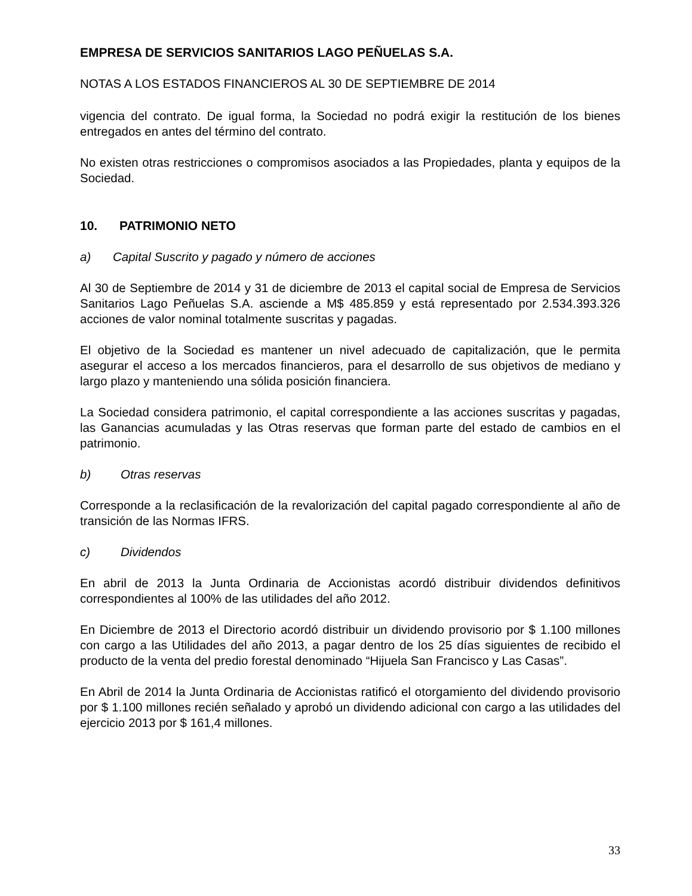EMPRESA DE SERVICIOS SANITARIOS LAGO PEÑUELAS S.A.
NOTAS A LOS ESTADOS FINANCIEROS AL 30 DE SEPTIEMBRE DE 2014
vigencia del contrato. De igual forma, la Sociedad no podrá exigir la restitución de los bienes entregados en antes del término del contrato.
No existen otras restricciones o compromisos asociados a las Propiedades, planta y equipos de la Sociedad.
10. PATRIMONIO NETO
a) Capital Suscrito y pagado y número de acciones
Al 30 de Septiembre de 2014 y 31 de diciembre de 2013 el capital social de Empresa de Servicios Sanitarios Lago Peñuelas S.A. asciende a M$ 485.859 y está representado por 2.534.393.326 acciones de valor nominal totalmente suscritas y pagadas.
El objetivo de la Sociedad es mantener un nivel adecuado de capitalización, que le permita asegurar el acceso a los mercados financieros, para el desarrollo de sus objetivos de mediano y largo plazo y manteniendo una sólida posición financiera.
La Sociedad considera patrimonio, el capital correspondiente a las acciones suscritas y pagadas, las Ganancias acumuladas y las Otras reservas que forman parte del estado de cambios en el patrimonio.
b) Otras reservas
Corresponde a la reclasificación de la revalorización del capital pagado correspondiente al año de transición de las Normas IFRS.
c) Dividendos
En abril de 2013 la Junta Ordinaria de Accionistas acordó distribuir dividendos definitivos correspondientes al 100% de las utilidades del año 2012.
En Diciembre de 2013 el Directorio acordó distribuir un dividendo provisorio por $ 1.100 millones con cargo a las Utilidades del año 2013, a pagar dentro de los 25 días siguientes de recibido el producto de la venta del predio forestal denominado “Hijuela San Francisco y Las Casas”.
En Abril de 2014 la Junta Ordinaria de Accionistas ratificó el otorgamiento del dividendo provisorio por $ 1.100 millones recién señalado y aprobó un dividendo adicional con cargo a las utilidades del ejercicio 2013 por $ 161,4 millones.
33